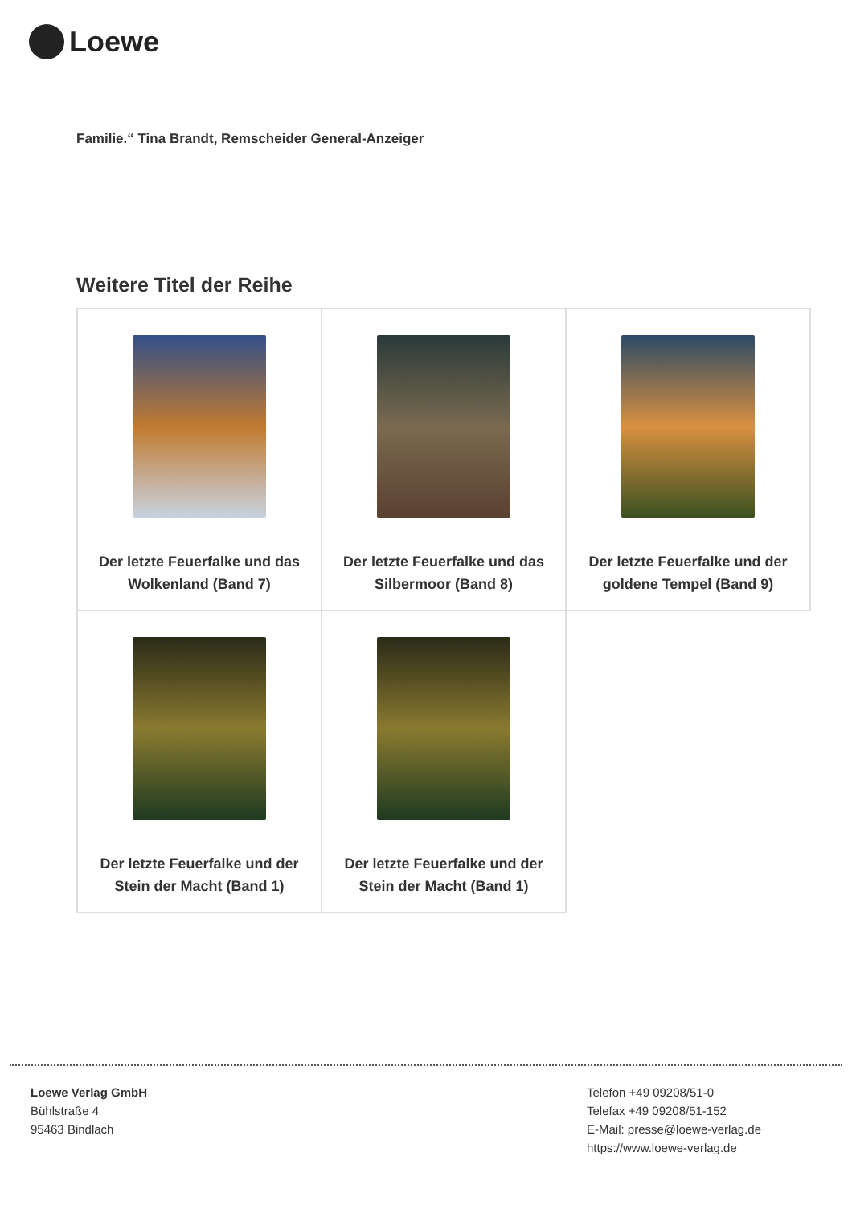Loewe
Familie.“ Tina Brandt, Remscheider General-Anzeiger
Weitere Titel der Reihe
| Der letzte Feuerfalke und das Wolkenland (Band 7) | Der letzte Feuerfalke und das Silbermoor (Band 8) | Der letzte Feuerfalke und der goldene Tempel (Band 9) |
| Der letzte Feuerfalke und der Stein der Macht (Band 1) | Der letzte Feuerfalke und der Stein der Macht (Band 1) | |
Loewe Verlag GmbH
Bühlstraße 4
95463 Bindlach
Telefon +49 09208/51-0
Telefax +49 09208/51-152
E-Mail: presse@loewe-verlag.de
https://www.loewe-verlag.de